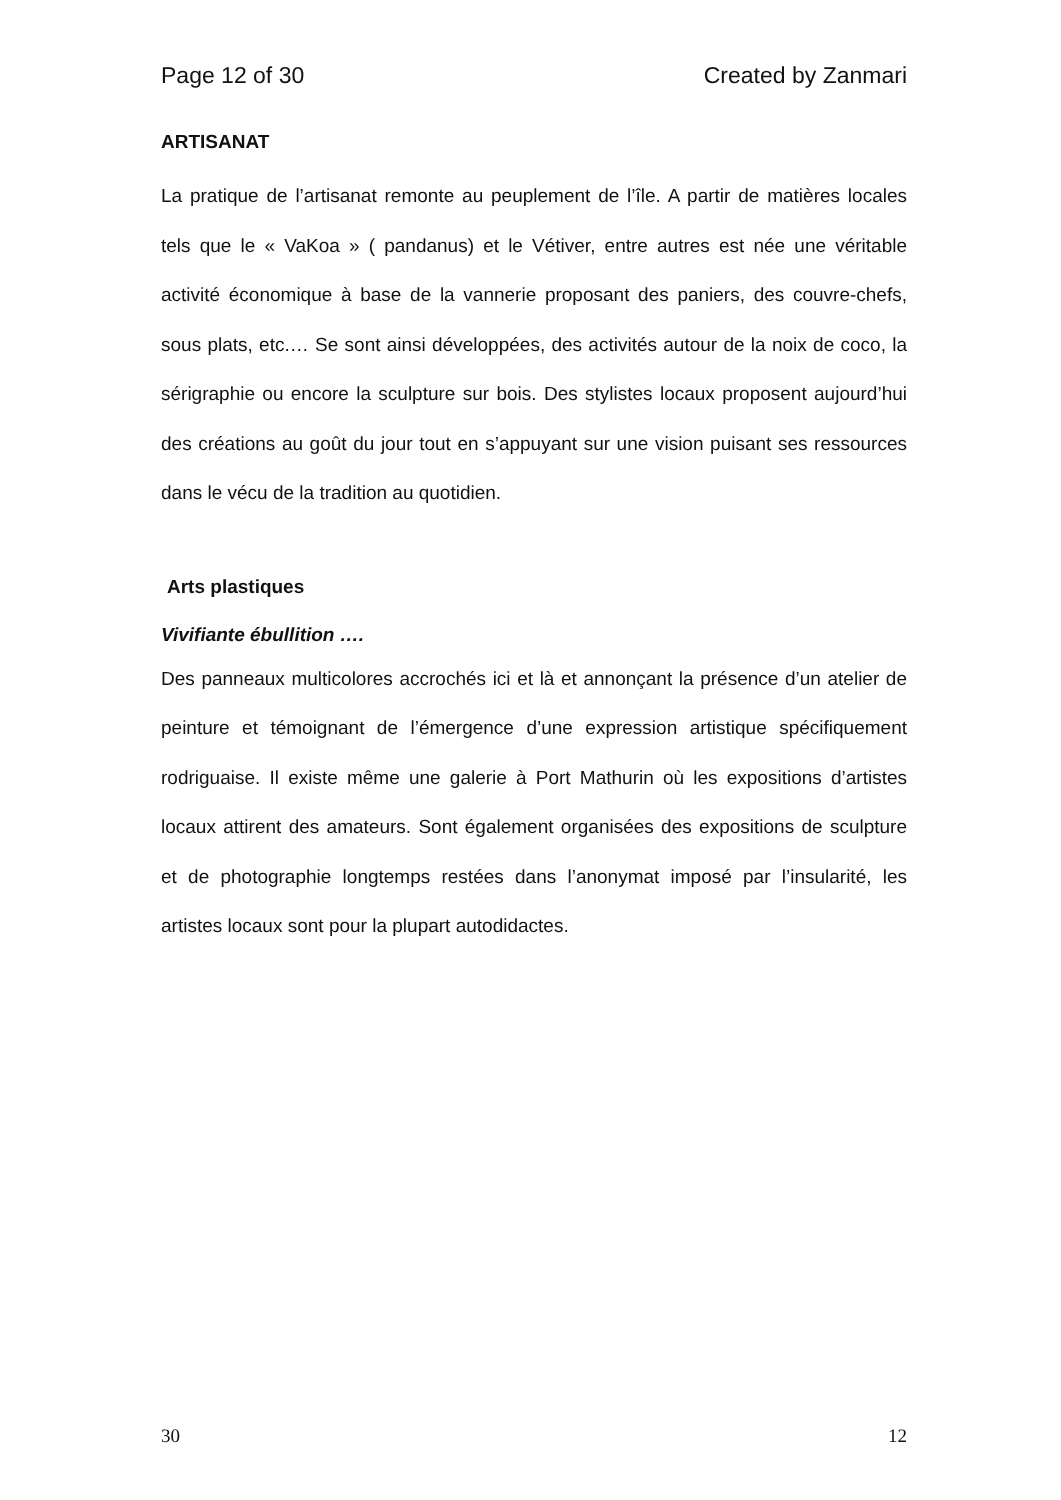Page 12 of 30 Created by Zanmari
ARTISANAT
La pratique de l’artisanat remonte au peuplement de l’île. A partir de matières locales tels que le « VaKoa » ( pandanus) et le Vétiver, entre autres est née une véritable activité économique à base de la vannerie proposant des paniers, des couvre-chefs, sous plats, etc.… Se sont ainsi développées, des activités autour de la noix de coco, la sérigraphie ou encore la sculpture sur bois. Des stylistes locaux proposent aujourd’hui des créations au goût du jour tout en s’appuyant sur une vision puisant ses ressources dans le vécu de la tradition au quotidien.
Arts plastiques
Vivifiante ébullition ….
Des panneaux multicolores accrochés ici et là et annonçant la présence d’un atelier de peinture et témoignant de l’émergence d’une expression artistique spécifiquement rodriguaise. Il existe même une galerie à Port Mathurin où les expositions d’artistes locaux attirent des amateurs. Sont également organisées des expositions de sculpture et de photographie longtemps restées dans l’anonymat imposé par l’insularité, les artistes locaux sont pour la plupart autodidactes.
30 12